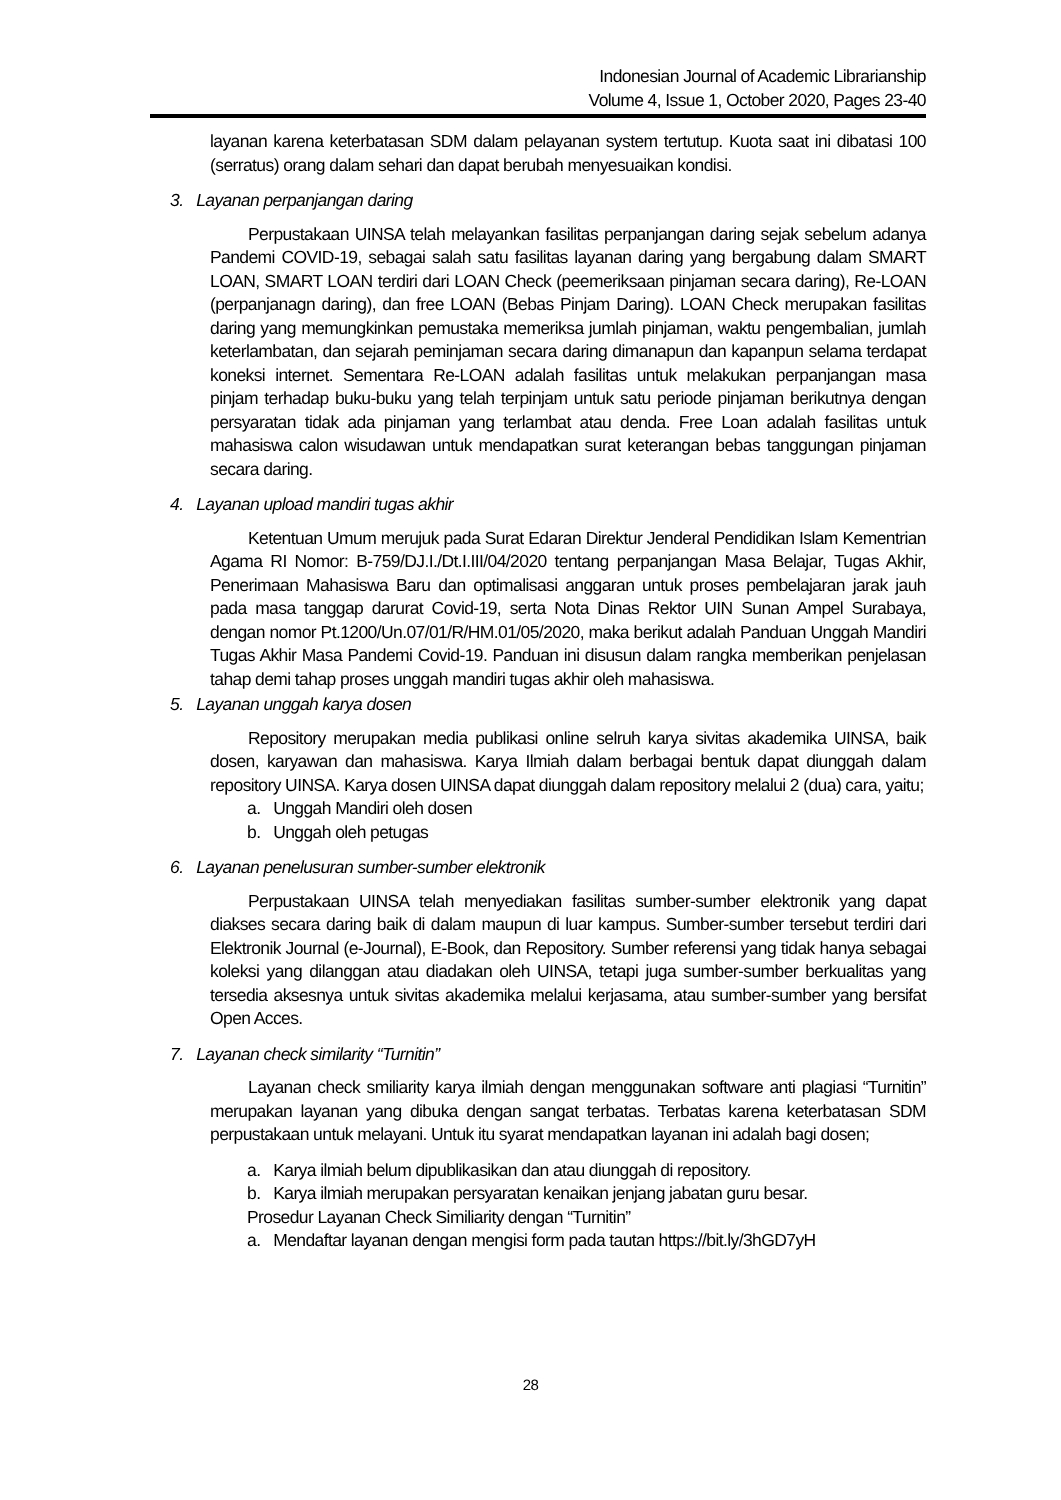Indonesian Journal of Academic Librarianship
Volume 4, Issue 1, October 2020, Pages 23-40
layanan karena keterbatasan SDM dalam pelayanan system tertutup. Kuota saat ini dibatasi 100 (serratus) orang dalam sehari dan dapat berubah menyesuaikan kondisi.
3. Layanan perpanjangan daring
Perpustakaan UINSA telah melayankan fasilitas perpanjangan daring sejak sebelum adanya Pandemi COVID-19, sebagai salah satu fasilitas layanan daring yang bergabung dalam SMART LOAN, SMART LOAN terdiri dari LOAN Check (peemeriksaan pinjaman secara daring), Re-LOAN (perpanjanagn daring), dan free LOAN (Bebas Pinjam Daring). LOAN Check merupakan fasilitas daring yang memungkinkan pemustaka memeriksa jumlah pinjaman, waktu pengembalian, jumlah keterlambatan, dan sejarah peminjaman secara daring dimanapun dan kapanpun selama terdapat koneksi internet. Sementara Re-LOAN adalah fasilitas untuk melakukan perpanjangan masa pinjam terhadap buku-buku yang telah terpinjam untuk satu periode pinjaman berikutnya dengan persyaratan tidak ada pinjaman yang terlambat atau denda. Free Loan adalah fasilitas untuk mahasiswa calon wisudawan untuk mendapatkan surat keterangan bebas tanggungan pinjaman secara daring.
4. Layanan upload mandiri tugas akhir
Ketentuan Umum merujuk pada Surat Edaran Direktur Jenderal Pendidikan Islam Kementrian Agama RI Nomor: B-759/DJ.I./Dt.I.III/04/2020 tentang perpanjangan Masa Belajar, Tugas Akhir, Penerimaan Mahasiswa Baru dan optimalisasi anggaran untuk proses pembelajaran jarak jauh pada masa tanggap darurat Covid-19, serta Nota Dinas Rektor UIN Sunan Ampel Surabaya, dengan nomor Pt.1200/Un.07/01/R/HM.01/05/2020, maka berikut adalah Panduan Unggah Mandiri Tugas Akhir Masa Pandemi Covid-19. Panduan ini disusun dalam rangka memberikan penjelasan tahap demi tahap proses unggah mandiri tugas akhir oleh mahasiswa.
5. Layanan unggah karya dosen
Repository merupakan media publikasi online selruh karya sivitas akademika UINSA, baik dosen, karyawan dan mahasiswa. Karya Ilmiah dalam berbagai bentuk dapat diunggah dalam repository UINSA. Karya dosen UINSA dapat diunggah dalam repository melalui 2 (dua) cara, yaitu;
a. Unggah Mandiri oleh dosen
b. Unggah oleh petugas
6. Layanan penelusuran sumber-sumber elektronik
Perpustakaan UINSA telah menyediakan fasilitas sumber-sumber elektronik yang dapat diakses secara daring baik di dalam maupun di luar kampus. Sumber-sumber tersebut terdiri dari Elektronik Journal (e-Journal), E-Book, dan Repository. Sumber referensi yang tidak hanya sebagai koleksi yang dilanggan atau diadakan oleh UINSA, tetapi juga sumber-sumber berkualitas yang tersedia aksesnya untuk sivitas akademika melalui kerjasama, atau sumber-sumber yang bersifat Open Acces.
7. Layanan check similarity “Turnitin”
Layanan check smiliarity karya ilmiah dengan menggunakan software anti plagiasi “Turnitin” merupakan layanan yang dibuka dengan sangat terbatas. Terbatas karena keterbatasan SDM perpustakaan untuk melayani. Untuk itu syarat mendapatkan layanan ini adalah bagi dosen;
a. Karya ilmiah belum dipublikasikan dan atau diunggah di repository.
b. Karya ilmiah merupakan persyaratan kenaikan jenjang jabatan guru besar.
Prosedur Layanan Check Similiarity dengan “Turnitin”
a. Mendaftar layanan dengan mengisi form pada tautan https://bit.ly/3hGD7yH
28